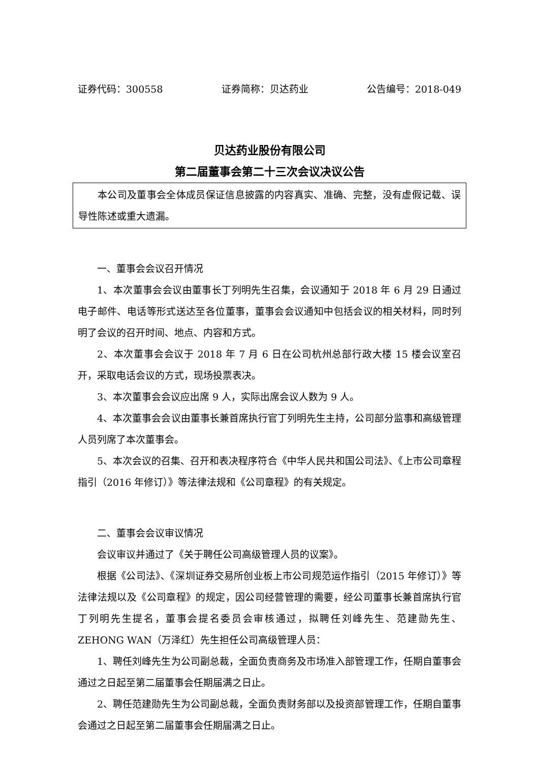证券代码：300558 证券简称：贝达药业 公告编号：2018-049
贝达药业股份有限公司
第二届董事会第二十三次会议决议公告
本公司及董事会全体成员保证信息披露的内容真实、准确、完整，没有虚假记载、误导性陈述或重大遗漏。
一、董事会会议召开情况
1、本次董事会会议由董事长丁列明先生召集，会议通知于 2018 年 6 月 29 日通过电子邮件、电话等形式送达至各位董事，董事会会议通知中包括会议的相关材料，同时列明了会议的召开时间、地点、内容和方式。
2、本次董事会会议于 2018 年 7 月 6 日在公司杭州总部行政大楼 15 楼会议室召开，采取电话会议的方式，现场投票表决。
3、本次董事会会议应出席 9 人，实际出席会议人数为 9 人。
4、本次董事会会议由董事长兼首席执行官丁列明先生主持，公司部分监事和高级管理人员列席了本次董事会。
5、本次会议的召集、召开和表决程序符合《中华人民共和国公司法》、《上市公司章程指引（2016 年修订）》等法律法规和《公司章程》的有关规定。
二、董事会会议审议情况
会议审议并通过了《关于聘任公司高级管理人员的议案》。
根据《公司法》、《深圳证券交易所创业板上市公司规范运作指引（2015 年修订）》等法律法规以及《公司章程》的规定，因公司经营管理的需要，经公司董事长兼首席执行官丁列明先生提名，董事会提名委员会审核通过，拟聘任刘峰先生、范建勋先生、ZEHONG WAN（万泽红）先生担任公司高级管理人员：
1、聘任刘峰先生为公司副总裁，全面负责商务及市场准入部管理工作，任期自董事会通过之日起至第二届董事会任期届满之日止。
2、聘任范建勋先生为公司副总裁，全面负责财务部以及投资部管理工作，任期自董事会通过之日起至第二届董事会任期届满之日止。